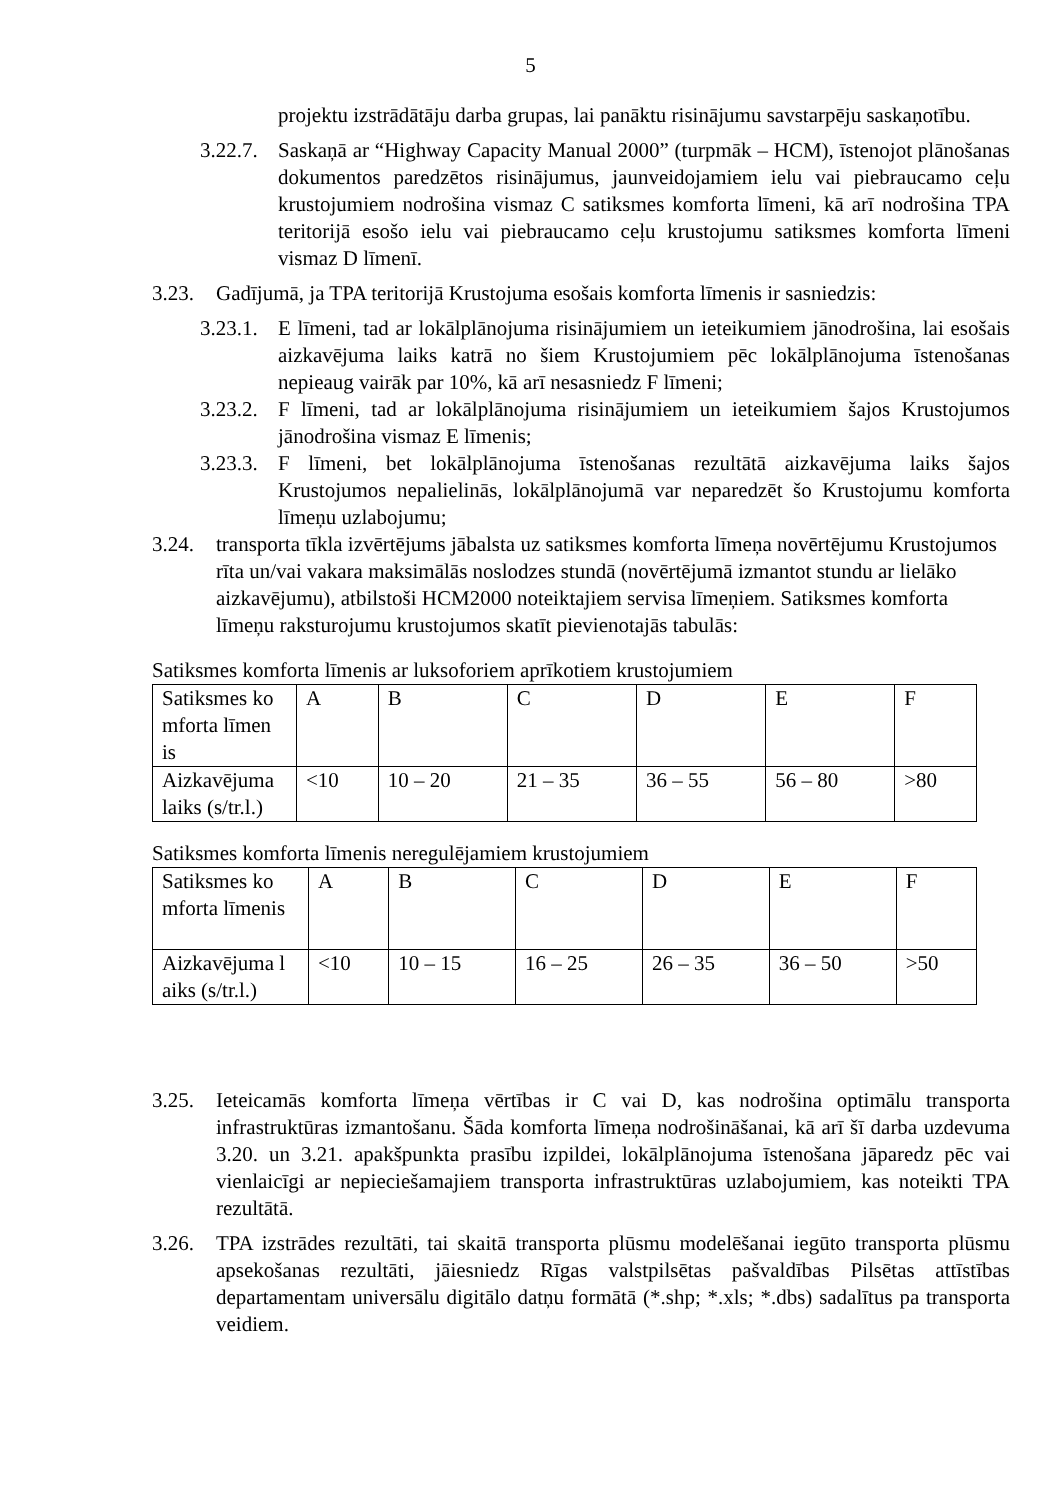5
projektu izstrādātāju darba grupas, lai panāktu risinājumu savstarpēju saskaņotību.
3.22.7.
Saskaņā ar “Highway Capacity Manual 2000” (turpmāk – HCM), īstenojot plānošanas dokumentos paredzētos risinājumus, jaunveidojamiem ielu vai piebraucamo ceļu krustojumiem nodrošina vismaz C satiksmes komforta līmeni, kā arī nodrošina TPA teritorijā esošo ielu vai piebraucamo ceļu krustojumu satiksmes komforta līmeni vismaz D līmenī.
3.23. Gadījumā, ja TPA teritorijā Krustojuma esošais komforta līmenis ir sasniedzis:
3.23.1.
E līmeni, tad ar lokālplānojuma risinājumiem un ieteikumiem jānodrošina, lai esošais aizkavējuma laiks katrā no šiem Krustojumiem pēc lokālplānojuma īstenošanas nepieaug vairāk par 10%, kā arī nesasniedz F līmeni;
3.23.2.
F līmeni, tad ar lokālplānojuma risinājumiem un ieteikumiem šajos Krustojumos jānodrošina vismaz E līmenis;
3.23.3.
F līmeni, bet lokālplānojuma īstenošanas rezultātā aizkavējuma laiks šajos Krustojumos nepalielinās, lokālplānojumā var neparedzēt šo Krustojumu komforta līmeņu uzlabojumu;
3.24. transporta tīkla izvērtējums jābalsta uz satiksmes komforta līmeņa novērtējumu Krustojumos rīta un/vai vakara maksimālās noslodzes stundā (novērtējumā izmantot stundu ar lielāko aizkavējumu), atbilstoši HCM2000 noteiktajiem servisa līmeņiem. Satiksmes komforta līmeņu raksturojumu krustojumos skatīt pievienotajās tabulās:
Satiksmes komforta līmenis ar luksoforiem aprīkotiem krustojumiem
| Satiksmes ko mforta līmen is | A | B | C | D | E | F |
| Aizkavējuma laiks (s/tr.l.) | <10 | 10 – 20 | 21 – 35 | 36 – 55 | 56 – 80 | >80 |
Satiksmes komforta līmenis neregulējamiem krustojumiem
| Satiksmes ko mforta līmenis | A | B | C | D | E | F |
| Aizkavējuma l aiks (s/tr.l.) | <10 | 10 – 15 | 16 – 25 | 26 – 35 | 36 – 50 | >50 |
3.25. Ieteicamās komforta līmeņa vērtības ir C vai D, kas nodrošina optimālu transporta infrastruktūras izmantošanu. Šāda komforta līmeņa nodrošināšanai, kā arī šī darba uzdevuma 3.20. un 3.21. apakšpunkta prasību izpildei, lokālplānojuma īstenošana jāparedz pēc vai vienlaicīgi ar nepieciešamajiem transporta infrastruktūras uzlabojumiem, kas noteikti TPA rezultātā.
3.26. TPA izstrādes rezultāti, tai skaitā transporta plūsmu modelēšanai iegūto transporta plūsmu apsekošanas rezultāti, jāiesniedz Rīgas valstpilsētas pašvaldības Pilsētas attīstības departamentam universālu digitālo datņu formātā (*.shp; *.xls; *.dbs) sadalītus pa transporta veidiem.